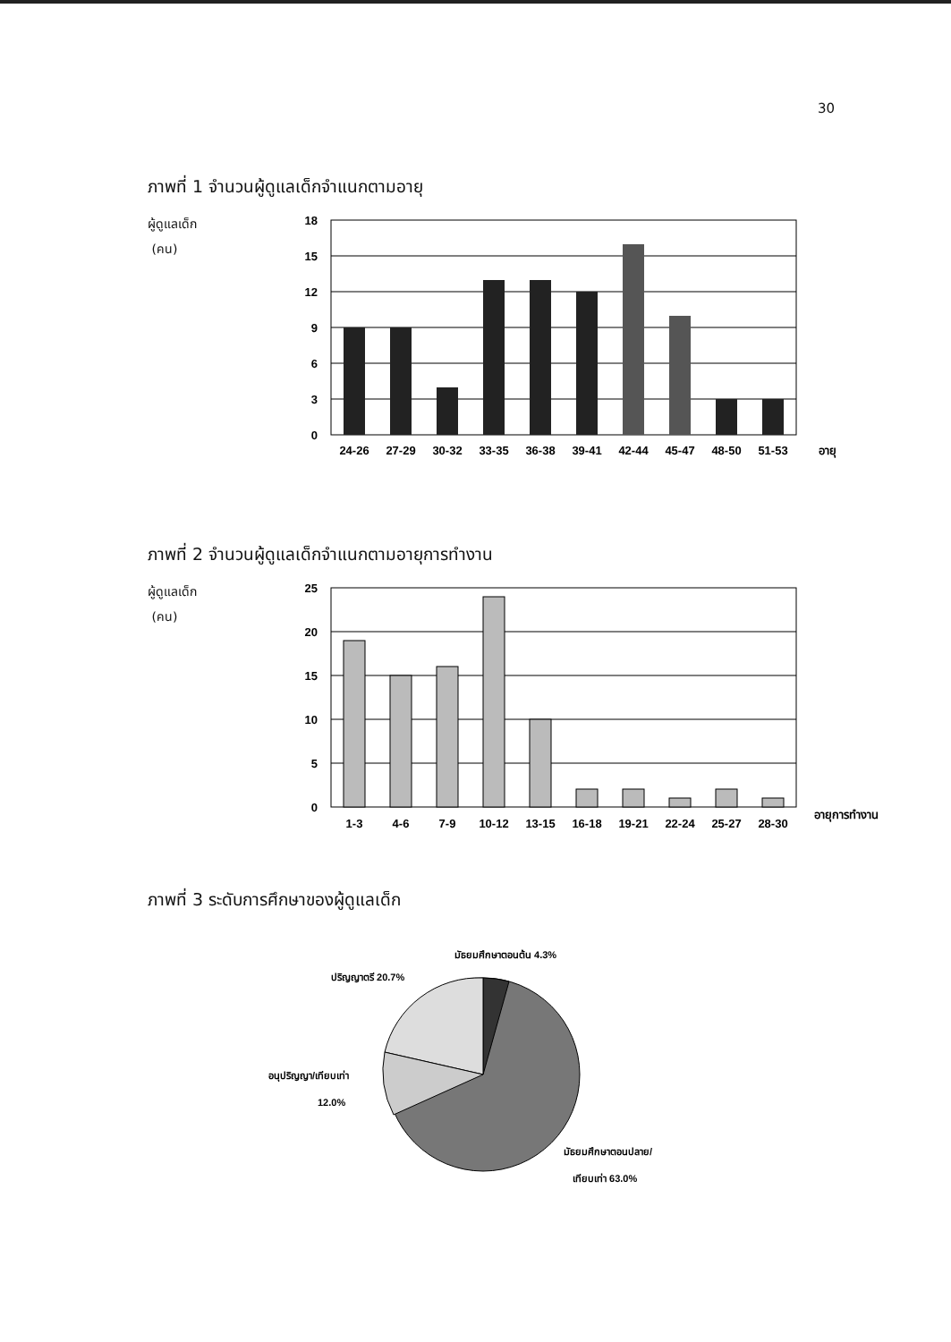30
ภาพที่ 1 จำนวนผู้ดูแลเด็กจำแนกตามอายุ
ผู้ดูแลเด็ก
(คน)
18
15
12
9
6
3
0
24-26
27-29
30-32
33-35
36-38
39-41
42-44
45-47
48-50
51-53
อายุ
ภาพที่ 2 จำนวนผู้ดูแลเด็กจำแนกตามอายุการทำงาน
ผู้ดูแลเด็ก
(คน)
25
20
15
10
5
0
1-3
4-6
7-9
10-12
13-15
16-18
19-21
22-24
25-27
28-30
อายุการทำงาน
ภาพที่ 3 ระดับการศึกษาของผู้ดูแลเด็ก
มัธยมศึกษาตอนต้น 4.3%
ปริญญาตรี 20.7%
อนุปริญญา/เทียบเท่า
12.0%
มัธยมศึกษาตอนปลาย/
เทียบเท่า 63.0%